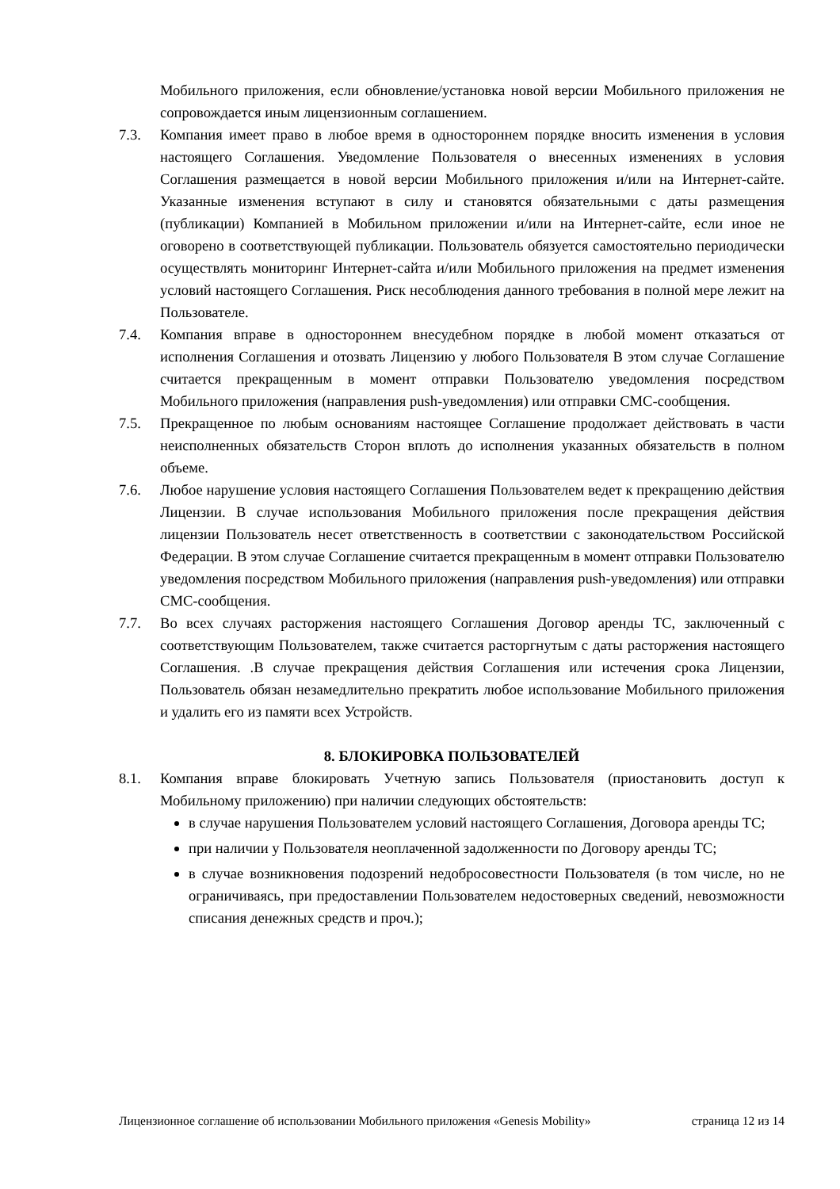Мобильного приложения, если обновление/установка новой версии Мобильного приложения не сопровождается иным лицензионным соглашением.
7.3. Компания имеет право в любое время в одностороннем порядке вносить изменения в условия настоящего Соглашения. Уведомление Пользователя о внесенных изменениях в условия Соглашения размещается в новой версии Мобильного приложения и/или на Интернет-сайте. Указанные изменения вступают в силу и становятся обязательными с даты размещения (публикации) Компанией в Мобильном приложении и/или на Интернет-сайте, если иное не оговорено в соответствующей публикации. Пользователь обязуется самостоятельно периодически осуществлять мониторинг Интернет-сайта и/или Мобильного приложения на предмет изменения условий настоящего Соглашения. Риск несоблюдения данного требования в полной мере лежит на Пользователе.
7.4. Компания вправе в одностороннем внесудебном порядке в любой момент отказаться от исполнения Соглашения и отозвать Лицензию у любого Пользователя В этом случае Соглашение считается прекращенным в момент отправки Пользователю уведомления посредством Мобильного приложения (направления push-уведомления) или отправки СМС-сообщения.
7.5. Прекращенное по любым основаниям настоящее Соглашение продолжает действовать в части неисполненных обязательств Сторон вплоть до исполнения указанных обязательств в полном объеме.
7.6. Любое нарушение условия настоящего Соглашения Пользователем ведет к прекращению действия Лицензии. В случае использования Мобильного приложения после прекращения действия лицензии Пользователь несет ответственность в соответствии с законодательством Российской Федерации. В этом случае Соглашение считается прекращенным в момент отправки Пользователю уведомления посредством Мобильного приложения (направления push-уведомления) или отправки СМС-сообщения.
7.7. Во всех случаях расторжения настоящего Соглашения Договор аренды ТС, заключенный с соответствующим Пользователем, также считается расторгнутым с даты расторжения настоящего Соглашения. .В случае прекращения действия Соглашения или истечения срока Лицензии, Пользователь обязан незамедлительно прекратить любое использование Мобильного приложения и удалить его из памяти всех Устройств.
8. БЛОКИРОВКА ПОЛЬЗОВАТЕЛЕЙ
8.1. Компания вправе блокировать Учетную запись Пользователя (приостановить доступ к Мобильному приложению) при наличии следующих обстоятельств:
в случае нарушения Пользователем условий настоящего Соглашения, Договора аренды ТС;
при наличии у Пользователя неоплаченной задолженности по Договору аренды ТС;
в случае возникновения подозрений недобросовестности Пользователя (в том числе, но не ограничиваясь, при предоставлении Пользователем недостоверных сведений, невозможности списания денежных средств и проч.);
Лицензионное соглашение об использовании Мобильного приложения «Genesis Mobility» страница 12 из 14